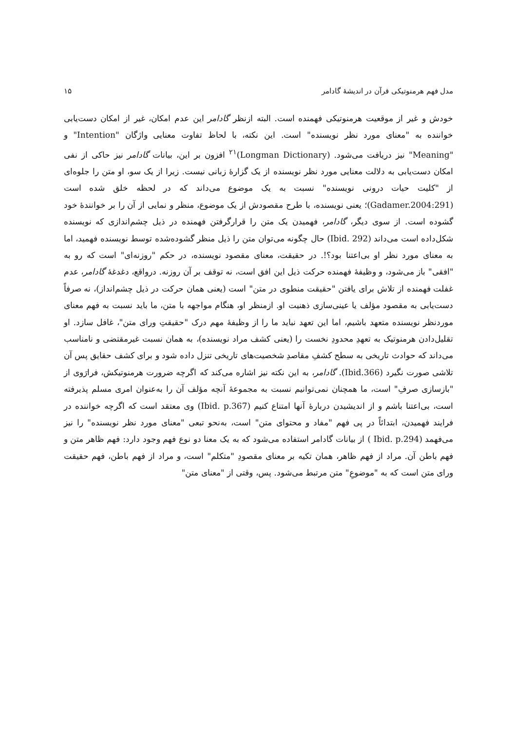مدل فهم هرمنوتیکی قرآن در اندیشهٔ گادامر ۱۵
خودش و غیر از موقعیت هرمنوتیکی فهمنده است. البته ازنظر گادامر این عدم امکان، غیر از امکان دست‌یابی خواننده به "معنای مورد نظر نویسنده" است. این نکته، با لحاظ تفاوت معنایی واژگان "Intention" و "Meaning" نیز دریافت می‌شود. (Longman Dictionary)<sup>۲۱</sup> افزون بر این، بیانات گادامر نیز حاکی از نفی امکان دست‌یابی به دلالت معنایی مورد نظر نویسنده از یک گزارهٔ زبانی نیست. زیرا از یک سو، او متن را جلوه‌ای از "کلیت حیات درونی نویسنده" نسبت به یک موضوع می‌داند که در لحظه خلق شده است (Gadamer.2004:291)؛ یعنی نویسنده، با طرح مقصودش از یک موضوع، منظر و نمایی از آن را بر خوانندهٔ خود گشوده است. از سوی دیگر، گادامر، فهمیدن یک متن را قرارگرفتن فهمنده در ذیل چشم‌اندازی که نویسنده شکل‌داده است می‌داند (Ibid. 292) حال چگونه می‌توان متن را ذیل منظر گشوده‌شده توسط نویسنده فهمید، اما به معنای مورد نظر او بی‌اعتنا بود؟!. در حقیقت، معنای مقصود نویسنده، در حکم "روزنه‌ای" است که رو به "افقی" باز می‌شود، و وظیفهٔ فهمنده حرکت ذیل این افق است، نه توقف بر آن روزنه. درواقع، دغدغهٔ گادامر، عدم غفلت فهمنده از تلاش برای یافتن "حقیقت منطوی در متن" است (یعنی همان حرکت در ذیل چشم‌انداز)، نه صرفاً دست‌یابی به مقصود مؤلف یا عینی‌سازی ذهنیت او. ازمنظر او، هنگام مواجهه با متن، ما باید نسبت به فهم معنای موردنظر نویسنده متعهد باشیم، اما این تعهد نباید ما را از وظیفهٔ مهم درک "حقیقتِ ورای متن"، غافل سازد. او تقلیل‌دادن هرمنوتیک به تعهدِ محدودِ نخست را (یعنی کشف مراد نویسنده)، به همان نسبت غیرمقتضی و نامناسب می‌داند که حوادث تاریخی به سطح کشفِ مقاصدِ شخصیت‌های تاریخی تنزل داده شود و برای کشف حقایق پس آن تلاشی صورت نگیرد (Ibid.366). گادامر، به این نکته نیز اشاره می‌کند که اگرچه ضرورت هرمنوتیکش، فرارَوی از "بازسازی صرفِ" است، ما همچنان نمی‌توانیم نسبت به مجموعهٔ آنچه مؤلف آن را به‌عنوان امری مسلم پذیرفته است، بی‌اعتنا باشم و از اندیشیدن دربارهٔ آنها امتناع کنیم (Ibid. p.367) وی معتقد است که اگرچه خواننده در فرایند فهمیدن، ابتدائاً در پی فهم "مفاد و محتوای متن" است، به‌نحو تبعی "معنای مورد نظر نویسنده" را نیز می‌فهمد (Ibid. p.294 ) از بیانات گادامر استفاده می‌شود که به یک معنا دو نوع فهم وجود دارد: فهم ظاهر متن و فهم باطن آن. مراد از فهم ظاهر، همان تکیه بر معنای مقصودِ "متکلم" است، و مراد از فهم باطن، فهم حقیقت ورای متن است که به "موضوعِ" متن مرتبط می‌شود. پس، وقتی از "معنای متن"